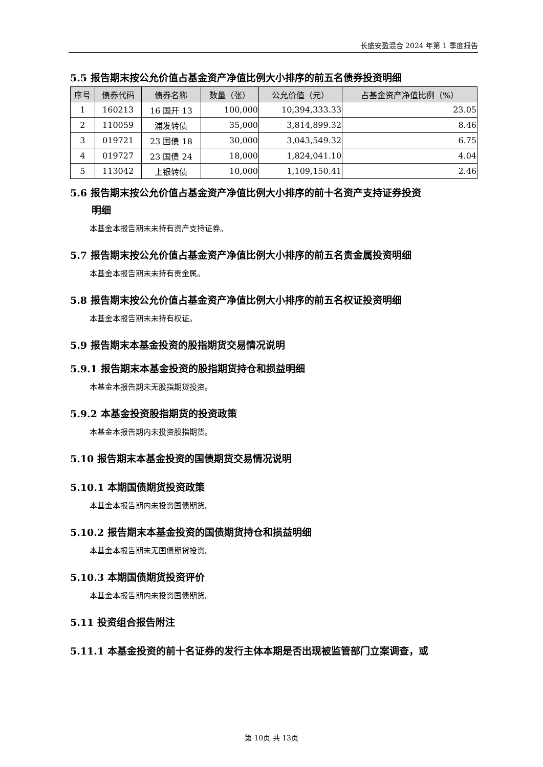长盛安盈混合 2024 年第 1 季度报告
5.5 报告期末按公允价值占基金资产净值比例大小排序的前五名债券投资明细
| 序号 | 债券代码 | 债券名称 | 数量（张） | 公允价值（元） | 占基金资产净值比例（%） |
| --- | --- | --- | --- | --- | --- |
| 1 | 160213 | 16 国开 13 | 100,000 | 10,394,333.33 | 23.05 |
| 2 | 110059 | 浦发转债 | 35,000 | 3,814,899.32 | 8.46 |
| 3 | 019721 | 23 国债 18 | 30,000 | 3,043,549.32 | 6.75 |
| 4 | 019727 | 23 国债 24 | 18,000 | 1,824,041.10 | 4.04 |
| 5 | 113042 | 上银转债 | 10,000 | 1,109,150.41 | 2.46 |
5.6 报告期末按公允价值占基金资产净值比例大小排序的前十名资产支持证券投资
明细
本基金本报告期末未持有资产支持证券。
5.7 报告期末按公允价值占基金资产净值比例大小排序的前五名贵金属投资明细
本基金本报告期末未持有贵金属。
5.8 报告期末按公允价值占基金资产净值比例大小排序的前五名权证投资明细
本基金本报告期末未持有权证。
5.9 报告期末本基金投资的股指期货交易情况说明
5.9.1 报告期末本基金投资的股指期货持仓和损益明细
本基金本报告期末无股指期货投资。
5.9.2 本基金投资股指期货的投资政策
本基金本报告期内未投资股指期货。
5.10 报告期末本基金投资的国债期货交易情况说明
5.10.1 本期国债期货投资政策
本基金本报告期内未投资国债期货。
5.10.2 报告期末本基金投资的国债期货持仓和损益明细
本基金本报告期末无国债期货投资。
5.10.3 本期国债期货投资评价
本基金本报告期内未投资国债期货。
5.11 投资组合报告附注
5.11.1 本基金投资的前十名证券的发行主体本期是否出现被监管部门立案调查，或
第 10页 共 13页